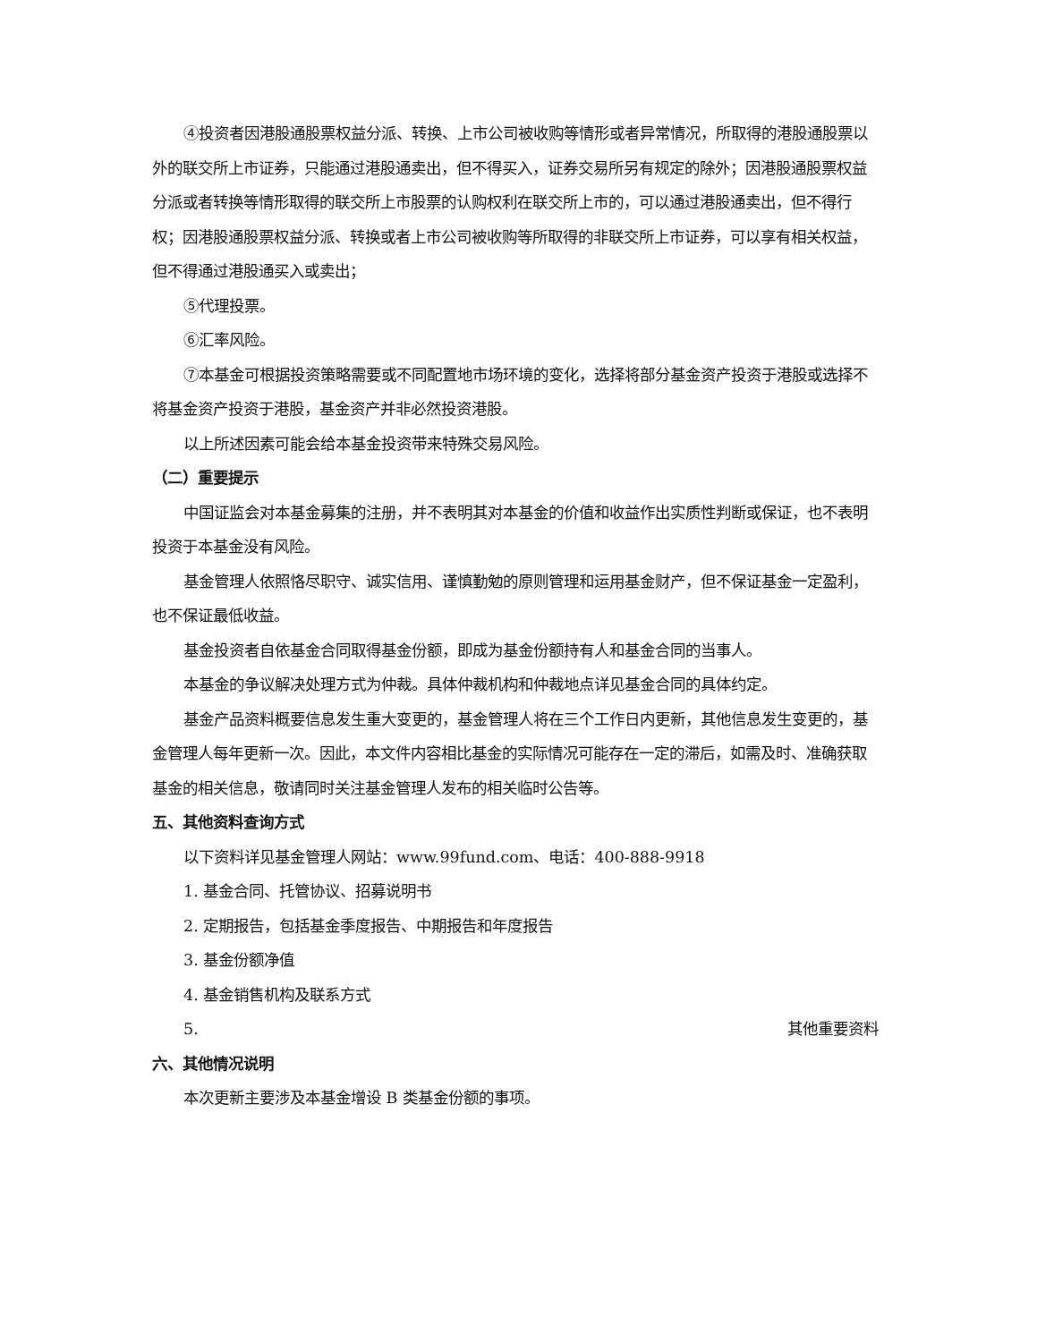④投资者因港股通股票权益分派、转换、上市公司被收购等情形或者异常情况，所取得的港股通股票以外的联交所上市证券，只能通过港股通卖出，但不得买入，证券交易所另有规定的除外；因港股通股票权益分派或者转换等情形取得的联交所上市股票的认购权利在联交所上市的，可以通过港股通卖出，但不得行权；因港股通股票权益分派、转换或者上市公司被收购等所取得的非联交所上市证券，可以享有相关权益，但不得通过港股通买入或卖出；
⑤代理投票。
⑥汇率风险。
⑦本基金可根据投资策略需要或不同配置地市场环境的变化，选择将部分基金资产投资于港股或选择不将基金资产投资于港股，基金资产并非必然投资港股。
以上所述因素可能会给本基金投资带来特殊交易风险。
（二）重要提示
中国证监会对本基金募集的注册，并不表明其对本基金的价值和收益作出实质性判断或保证，也不表明投资于本基金没有风险。
基金管理人依照恪尽职守、诚实信用、谨慎勤勉的原则管理和运用基金财产，但不保证基金一定盈利，也不保证最低收益。
基金投资者自依基金合同取得基金份额，即成为基金份额持有人和基金合同的当事人。
本基金的争议解决处理方式为仲裁。具体仲裁机构和仲裁地点详见基金合同的具体约定。
基金产品资料概要信息发生重大变更的，基金管理人将在三个工作日内更新，其他信息发生变更的，基金管理人每年更新一次。因此，本文件内容相比基金的实际情况可能存在一定的滞后，如需及时、准确获取基金的相关信息，敬请同时关注基金管理人发布的相关临时公告等。
五、其他资料查询方式
以下资料详见基金管理人网站：www.99fund.com、电话：400-888-9918
1. 基金合同、托管协议、招募说明书
2. 定期报告，包括基金季度报告、中期报告和年度报告
3. 基金份额净值
4. 基金销售机构及联系方式
5. 其他重要资料
六、其他情况说明
本次更新主要涉及本基金增设 B 类基金份额的事项。